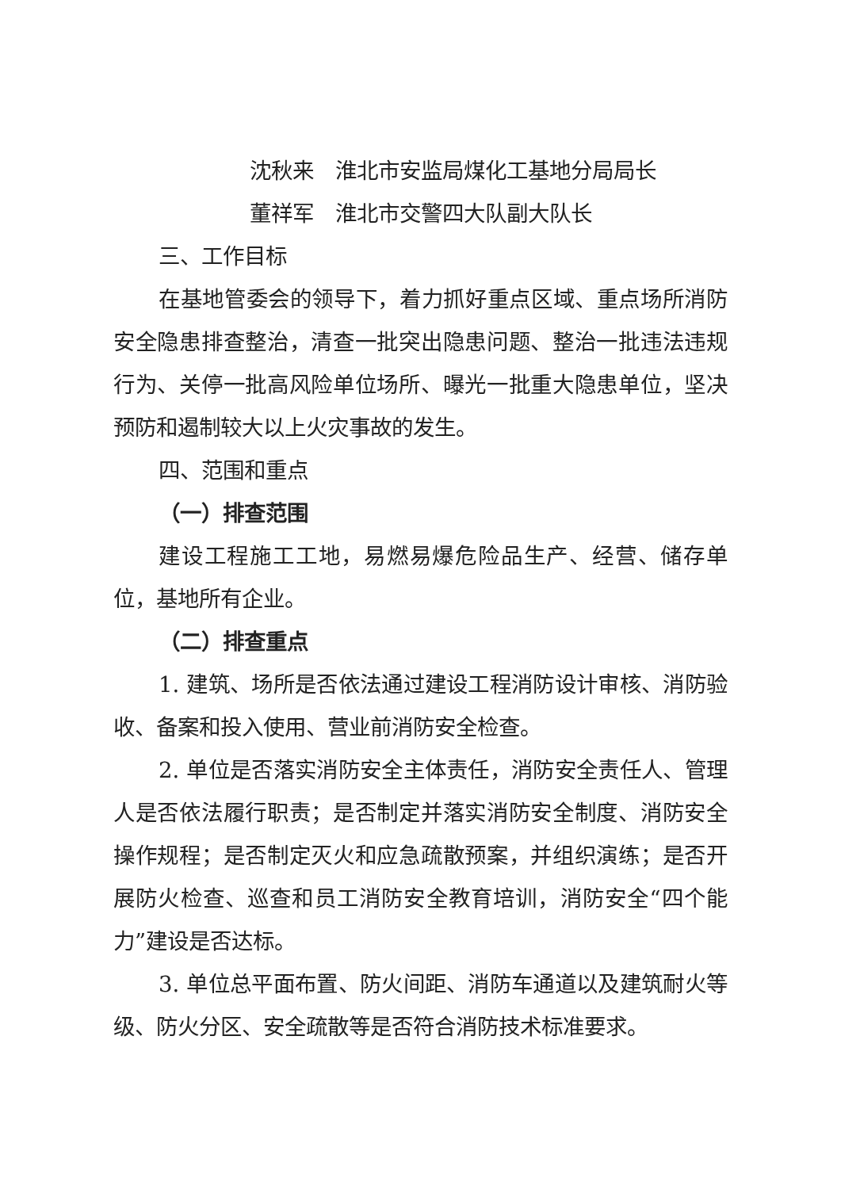沈秋来　淮北市安监局煤化工基地分局局长
董祥军　淮北市交警四大队副大队长
三、工作目标
在基地管委会的领导下，着力抓好重点区域、重点场所消防安全隐患排查整治，清查一批突出隐患问题、整治一批违法违规行为、关停一批高风险单位场所、曝光一批重大隐患单位，坚决预防和遏制较大以上火灾事故的发生。
四、范围和重点
（一）排查范围
建设工程施工工地，易燃易爆危险品生产、经营、储存单位，基地所有企业。
（二）排查重点
1. 建筑、场所是否依法通过建设工程消防设计审核、消防验收、备案和投入使用、营业前消防安全检查。
2. 单位是否落实消防安全主体责任，消防安全责任人、管理人是否依法履行职责；是否制定并落实消防安全制度、消防安全操作规程；是否制定灭火和应急疏散预案，并组织演练；是否开展防火检查、巡查和员工消防安全教育培训，消防安全“四个能力”建设是否达标。
3. 单位总平面布置、防火间距、消防车通道以及建筑耐火等级、防火分区、安全疏散等是否符合消防技术标准要求。